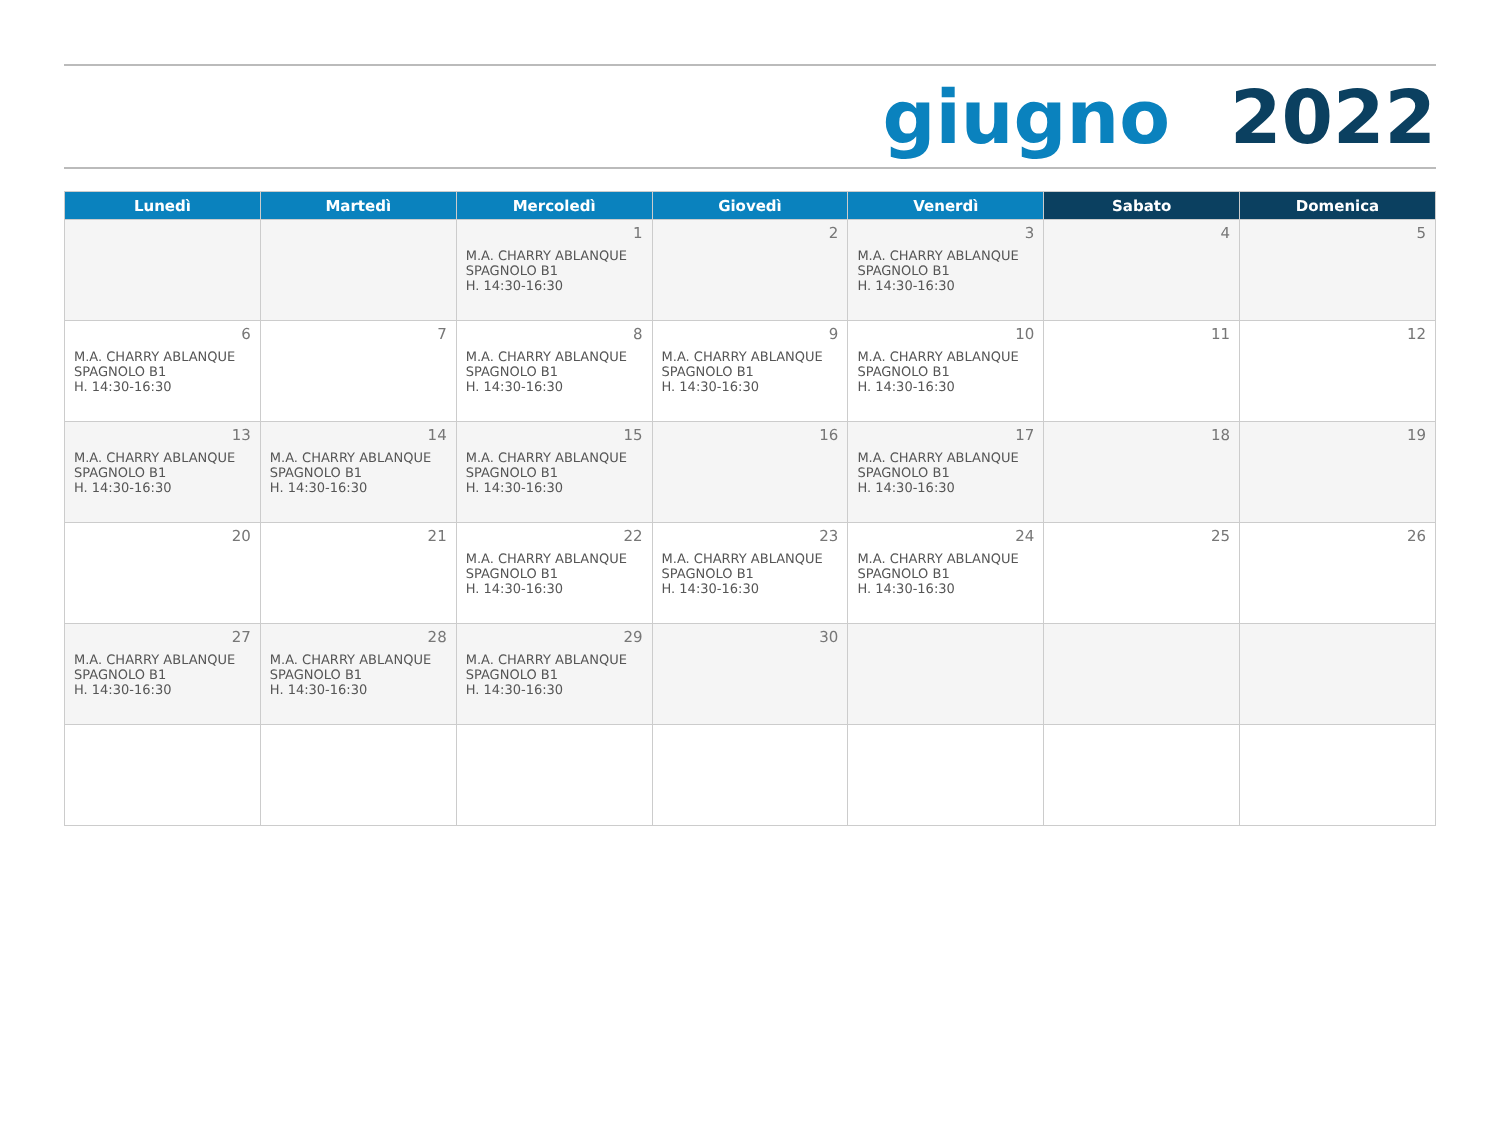giugno 2022
| Lunedì | Martedì | Mercoledì | Giovedì | Venerdì | Sabato | Domenica |
| --- | --- | --- | --- | --- | --- | --- |
| | | 1 M.A. CHARRY ABLANQUE SPAGNOLO B1 H. 14:30-16:30 | 2 | 3 M.A. CHARRY ABLANQUE SPAGNOLO B1 H. 14:30-16:30 | 4 | 5 |
| 6 M.A. CHARRY ABLANQUE SPAGNOLO B1 H. 14:30-16:30 | 7 | 8 M.A. CHARRY ABLANQUE SPAGNOLO B1 H. 14:30-16:30 | 9 M.A. CHARRY ABLANQUE SPAGNOLO B1 H. 14:30-16:30 | 10 M.A. CHARRY ABLANQUE SPAGNOLO B1 H. 14:30-16:30 | 11 | 12 |
| 13 M.A. CHARRY ABLANQUE SPAGNOLO B1 H. 14:30-16:30 | 14 M.A. CHARRY ABLANQUE SPAGNOLO B1 H. 14:30-16:30 | 15 M.A. CHARRY ABLANQUE SPAGNOLO B1 H. 14:30-16:30 | 16 | 17 M.A. CHARRY ABLANQUE SPAGNOLO B1 H. 14:30-16:30 | 18 | 19 |
| 20 | 21 | 22 M.A. CHARRY ABLANQUE SPAGNOLO B1 H. 14:30-16:30 | 23 M.A. CHARRY ABLANQUE SPAGNOLO B1 H. 14:30-16:30 | 24 M.A. CHARRY ABLANQUE SPAGNOLO B1 H. 14:30-16:30 | 25 | 26 |
| 27 M.A. CHARRY ABLANQUE SPAGNOLO B1 H. 14:30-16:30 | 28 M.A. CHARRY ABLANQUE SPAGNOLO B1 H. 14:30-16:30 | 29 M.A. CHARRY ABLANQUE SPAGNOLO B1 H. 14:30-16:30 | 30 | | | |